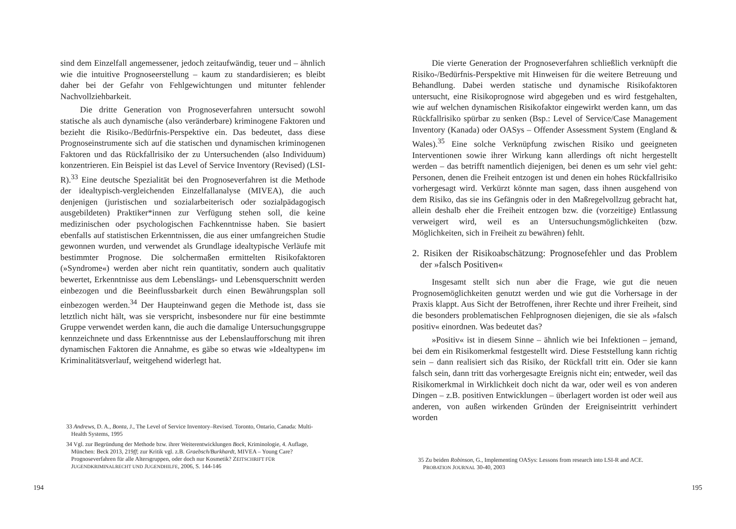sind dem Einzelfall angemessener, jedoch zeitaufwändig, teuer und – ähnlich wie die intuitive Prognoseerstellung – kaum zu standardisieren; es bleibt daher bei der Gefahr von Fehlgewichtungen und mitunter fehlender Nachvollziehbarkeit.
Die dritte Generation von Prognoseverfahren untersucht sowohl statische als auch dynamische (also veränderbare) kriminogene Faktoren und bezieht die Risiko-/Bedürfnis-Perspektive ein. Das bedeutet, dass diese Prognoseinstrumente sich auf die statischen und dynamischen kriminogenen Faktoren und das Rückfallrisiko der zu Untersuchenden (also Individuum) konzentrieren. Ein Beispiel ist das Level of Service Inventory (Revised) (LSI-R).<sup>33</sup> Eine deutsche Spezialität bei den Prognoseverfahren ist die Methode der idealtypisch-vergleichenden Einzelfallanalyse (MIVEA), die auch denjenigen (juristischen und sozialarbeiterisch oder sozialpädagogisch ausgebildeten) Praktiker*innen zur Verfügung stehen soll, die keine medizinischen oder psychologischen Fachkenntnisse haben. Sie basiert ebenfalls auf statistischen Erkenntnissen, die aus einer umfangreichen Studie gewonnen wurden, und verwendet als Grundlage idealtypische Verläufe mit bestimmter Prognose. Die solchermaßen ermittelten Risikofaktoren (»Syndrome«) werden aber nicht rein quantitativ, sondern auch qualitativ bewertet, Erkenntnisse aus dem Lebenslängs- und Lebensquerschnitt werden einbezogen und die Beeinflussbarkeit durch einen Bewährungsplan soll einbezogen werden.<sup>34</sup> Der Haupteinwand gegen die Methode ist, dass sie letztlich nicht hält, was sie verspricht, insbesondere nur für eine bestimmte Gruppe verwendet werden kann, die auch die damalige Untersuchungsgruppe kennzeichnete und dass Erkenntnisse aus der Lebenslaufforschung mit ihren dynamischen Faktoren die Annahme, es gäbe so etwas wie »Idealtypen« im Kriminalitätsverlauf, weitgehend widerlegt hat.
33 Andrews, D. A., Bonta, J., The Level of Service Inventory–Revised. Toronto, Ontario, Canada: Multi-Health Systems, 1995
34 Vgl. zur Begründung der Methode bzw. ihrer Weiterentwicklungen Bock, Kriminologie, 4. Auflage, München: Beck 2013, 219ff; zur Kritik vgl. z.B. Graebsch/Burkhardt, MIVEA – Young Care? Prognoseverfahren für alle Altersgruppen, oder doch nur Kosmetik? ZEITSCHRIFT FÜR JUGENDKRIMINALRECHT UND JUGENDHILFE, 2006, S. 144-146
194
Die vierte Generation der Prognoseverfahren schließlich verknüpft die Risiko-/Bedürfnis-Perspektive mit Hinweisen für die weitere Betreuung und Behandlung. Dabei werden statische und dynamische Risikofaktoren untersucht, eine Risikoprognose wird abgegeben und es wird festgehalten, wie auf welchen dynamischen Risikofaktor eingewirkt werden kann, um das Rückfallrisiko spürbar zu senken (Bsp.: Level of Service/Case Management Inventory (Kanada) oder OASys – Offender Assessment System (England & Wales).<sup>35</sup> Eine solche Verknüpfung zwischen Risiko und geeigneten Interventionen sowie ihrer Wirkung kann allerdings oft nicht hergestellt werden – das betrifft namentlich diejenigen, bei denen es um sehr viel geht: Personen, denen die Freiheit entzogen ist und denen ein hohes Rückfallrisiko vorhergesagt wird. Verkürzt könnte man sagen, dass ihnen ausgehend von dem Risiko, das sie ins Gefängnis oder in den Maßregelvollzug gebracht hat, allein deshalb eher die Freiheit entzogen bzw. die (vorzeitige) Entlassung verweigert wird, weil es an Untersuchungsmöglichkeiten (bzw. Möglichkeiten, sich in Freiheit zu bewähren) fehlt.
2. Risiken der Risikoabschätzung: Prognosefehler und das Problem der »falsch Positiven«
Insgesamt stellt sich nun aber die Frage, wie gut die neuen Prognosemöglichkeiten genutzt werden und wie gut die Vorhersage in der Praxis klappt. Aus Sicht der Betroffenen, ihrer Rechte und ihrer Freiheit, sind die besonders problematischen Fehlprognosen diejenigen, die sie als »falsch positiv« einordnen. Was bedeutet das?
»Positiv« ist in diesem Sinne – ähnlich wie bei Infektionen – jemand, bei dem ein Risikomerkmal festgestellt wird. Diese Feststellung kann richtig sein – dann realisiert sich das Risiko, der Rückfall tritt ein. Oder sie kann falsch sein, dann tritt das vorhergesagte Ereignis nicht ein; entweder, weil das Risikomerkmal in Wirklichkeit doch nicht da war, oder weil es von anderen Dingen – z.B. positiven Entwicklungen – überlagert worden ist oder weil aus anderen, von außen wirkenden Gründen der Ereigniseintritt verhindert worden
35 Zu beiden Robinson, G., Implementing OASys: Lessons from research into LSI-R and ACE. PROBATION JOURNAL 30-40, 2003
195